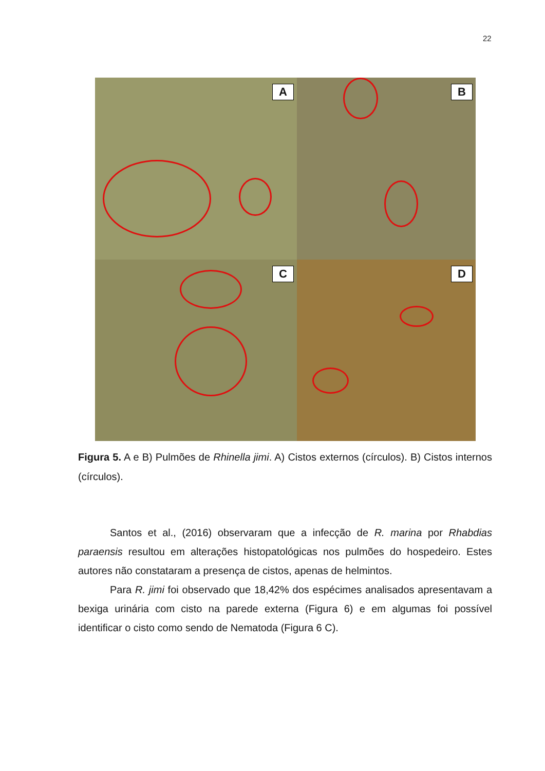22
A
B
C
D
Figura 5. A e B) Pulmões de Rhinella jimi. A) Cistos externos (círculos). B) Cistos internos (círculos).
Santos et al., (2016) observaram que a infecção de R. marina por Rhabdias paraensis resultou em alterações histopatológicas nos pulmões do hospedeiro. Estes autores não constataram a presença de cistos, apenas de helmintos.
Para R. jimi foi observado que 18,42% dos espécimes analisados apresentavam a bexiga urinária com cisto na parede externa (Figura 6) e em algumas foi possível identificar o cisto como sendo de Nematoda (Figura 6 C).